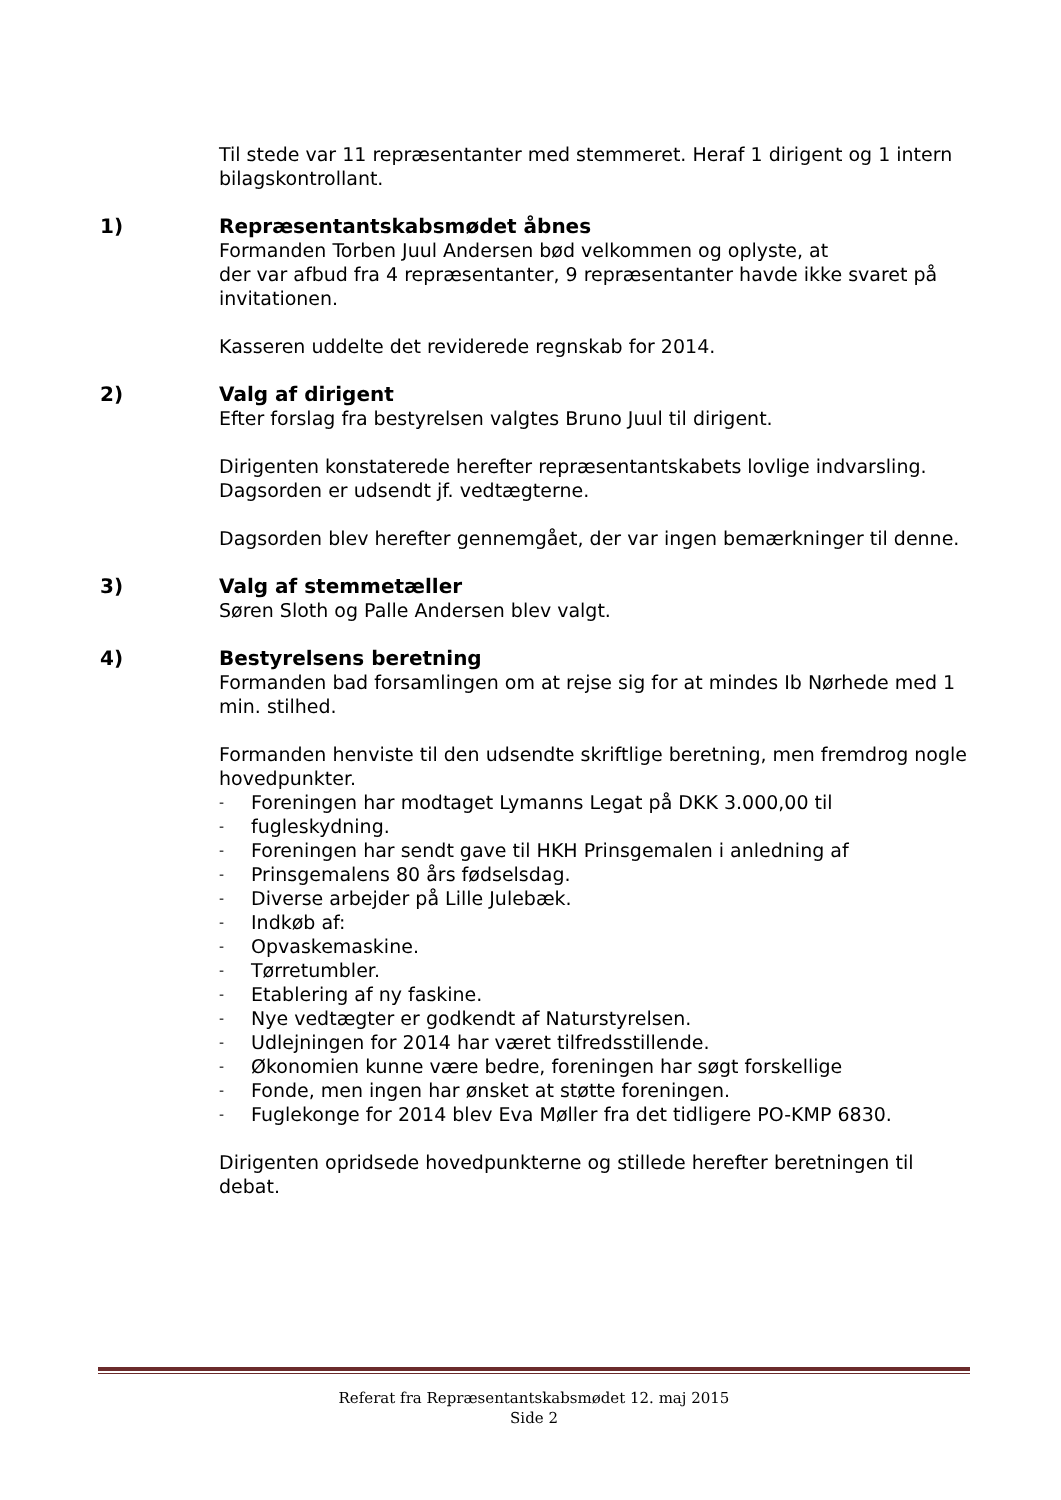Til stede var 11 repræsentanter med stemmeret. Heraf 1 dirigent og 1 intern bilagskontrollant.
1) Repræsentantskabsmødet åbnes
Formanden Torben Juul Andersen bød velkommen og oplyste, at
der var afbud fra 4 repræsentanter, 9 repræsentanter havde ikke svaret på invitationen.
Kasseren uddelte det reviderede regnskab for 2014.
2) Valg af dirigent
Efter forslag fra bestyrelsen valgtes Bruno Juul til dirigent.
Dirigenten konstaterede herefter repræsentantskabets lovlige indvarsling. Dagsorden er udsendt jf. vedtægterne.
Dagsorden blev herefter gennemgået, der var ingen bemærkninger til denne.
3) Valg af stemmetæller
Søren Sloth og Palle Andersen blev valgt.
4) Bestyrelsens beretning
Formanden bad forsamlingen om at rejse sig for at mindes Ib Nørhede med 1 min. stilhed.
Formanden henviste til den udsendte skriftlige beretning, men fremdrog nogle hovedpunkter.
- Foreningen har modtaget Lymanns Legat på DKK 3.000,00 til
- fugleskydning.
- Foreningen har sendt gave til HKH Prinsgemalen i anledning af
- Prinsgemalens 80 års fødselsdag.
- Diverse arbejder på Lille Julebæk.
- Indkøb af:
- Opvaskemaskine.
- Tørretumbler.
- Etablering af ny faskine.
- Nye vedtægter er godkendt af Naturstyrelsen.
- Udlejningen for 2014 har været tilfredsstillende.
- Økonomien kunne være bedre, foreningen har søgt forskellige
- Fonde, men ingen har ønsket at støtte foreningen.
- Fuglekonge for 2014 blev Eva Møller fra det tidligere PO-KMP 6830.
Dirigenten opridsede hovedpunkterne og stillede herefter beretningen til debat.
Referat fra Repræsentantskabsmødet 12. maj 2015
Side 2